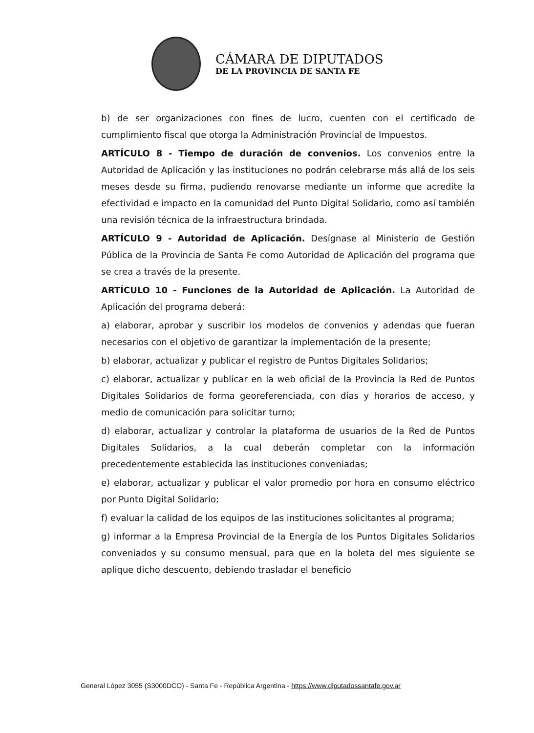CÁMARA DE DIPUTADOS
DE LA PROVINCIA DE SANTA FE
b) de ser organizaciones con fines de lucro, cuenten con el certificado de cumplimiento fiscal que otorga la Administración Provincial de Impuestos.
ARTÍCULO 8 - Tiempo de duración de convenios. Los convenios entre la Autoridad de Aplicación y las instituciones no podrán celebrarse más allá de los seis meses desde su firma, pudiendo renovarse mediante un informe que acredite la efectividad e impacto en la comunidad del Punto Digital Solidario, como así también una revisión técnica de la infraestructura brindada.
ARTÍCULO 9 - Autoridad de Aplicación. Desígnase al Ministerio de Gestión Pública de la Provincia de Santa Fe como Autoridad de Aplicación del programa que se crea a través de la presente.
ARTÍCULO 10 - Funciones de la Autoridad de Aplicación. La Autoridad de Aplicación del programa deberá:
a) elaborar, aprobar y suscribir los modelos de convenios y adendas que fueran necesarios con el objetivo de garantizar la implementación de la presente;
b) elaborar, actualizar y publicar el registro de Puntos Digitales Solidarios;
c) elaborar, actualizar y publicar en la web oficial de la Provincia la Red de Puntos Digitales Solidarios de forma georeferenciada, con días y horarios de acceso, y medio de comunicación para solicitar turno;
d) elaborar, actualizar y controlar la plataforma de usuarios de la Red de Puntos Digitales Solidarios, a la cual deberán completar con la información precedentemente establecida las instituciones conveniadas;
e) elaborar, actualizar y publicar el valor promedio por hora en consumo eléctrico por Punto Digital Solidario;
f) evaluar la calidad de los equipos de las instituciones solicitantes al programa;
g) informar a la Empresa Provincial de la Energía de los Puntos Digitales Solidarios conveniados y su consumo mensual, para que en la boleta del mes siguiente se aplique dicho descuento, debiendo trasladar el beneficio
General López 3055 (S3000DCO) - Santa Fe - República Argentina - https://www.diputadossantafe.gov.ar